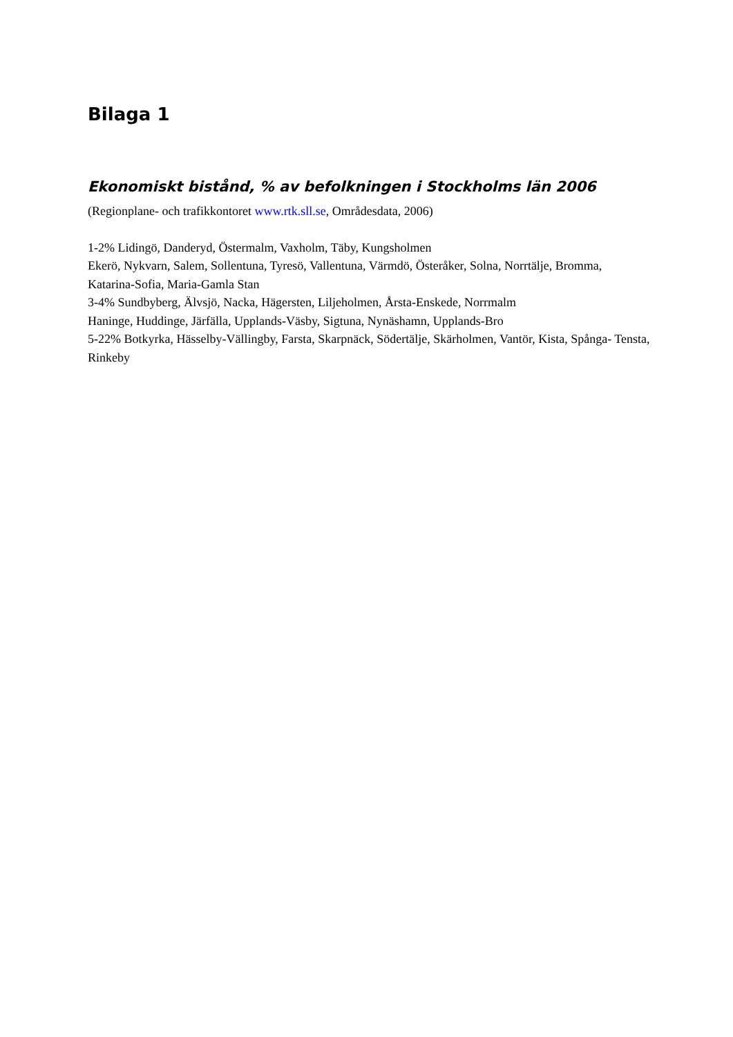Bilaga 1
Ekonomiskt bistånd, % av befolkningen i Stockholms län 2006
(Regionplane- och trafikkontoret www.rtk.sll.se, Områdesdata, 2006)
1-2% Lidingö, Danderyd, Östermalm, Vaxholm, Täby, Kungsholmen
Ekerö, Nykvarn, Salem, Sollentuna, Tyresö, Vallentuna, Värmdö, Österåker, Solna, Norrtälje, Bromma, Katarina-Sofia, Maria-Gamla Stan
3-4% Sundbyberg, Älvsjö, Nacka, Hägersten, Liljeholmen, Årsta-Enskede, Norrmalm
Haninge, Huddinge, Järfälla, Upplands-Väsby, Sigtuna, Nynäshamn, Upplands-Bro
5-22% Botkyrka, Hässelby-Vällingby, Farsta, Skarpnäck, Södertälje, Skärholmen, Vantör, Kista, Spånga- Tensta, Rinkeby